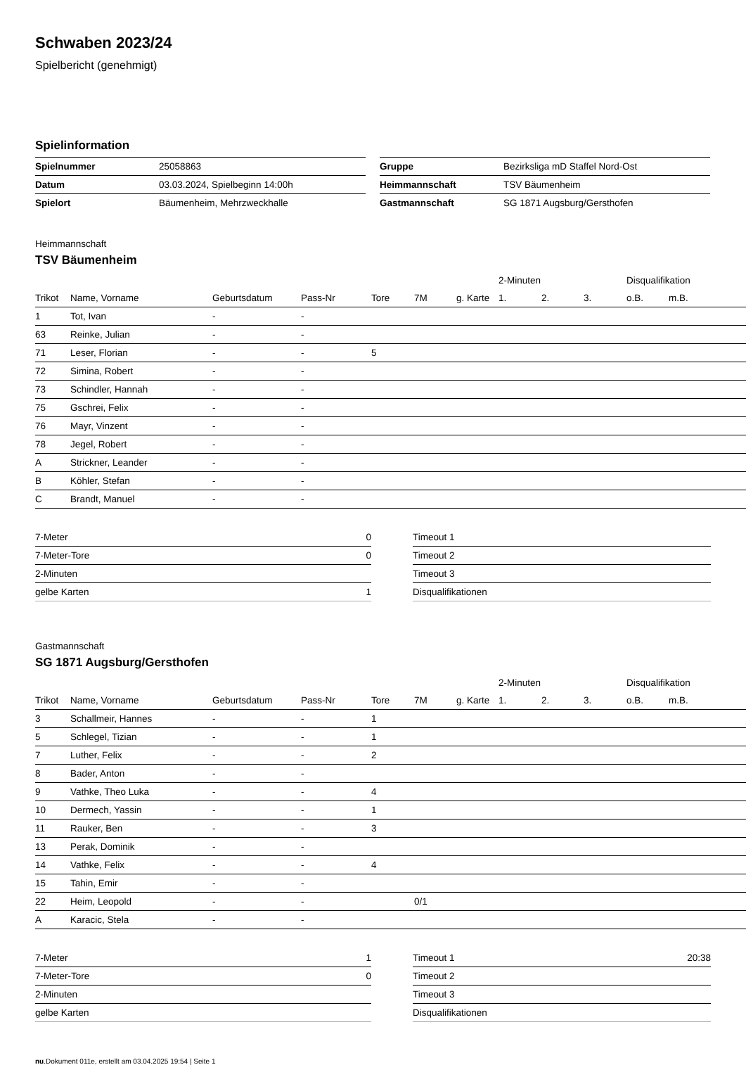Schwaben 2023/24
Spielbericht (genehmigt)
Spielinformation
| Spielnummer | 25058863 |
| Datum | 03.03.2024, Spielbeginn 14:00h |
| Spielort | Bäumenheim, Mehrzweckhalle |
| Gruppe | Bezirksliga mD Staffel Nord-Ost |
| Heimmannschaft | TSV Bäumenheim |
| Gastmannschaft | SG 1871 Augsburg/Gersthofen |
Heimmannschaft
TSV Bäumenheim
| | | | | | | | 2-Minuten | | | Disqualifikation | |
| --- | --- | --- | --- | --- | --- | --- | --- | --- | --- | --- | --- |
| Trikot | Name, Vorname | Geburtsdatum | Pass-Nr | Tore | 7M | g. Karte | 1. | 2. | 3. | o.B. | m.B. |
| 1 | Tot, Ivan | - | - | | | | | | | | |
| 63 | Reinke, Julian | - | - | | | | | | | | |
| 71 | Leser, Florian | - | - | 5 | | | | | | | |
| 72 | Simina, Robert | - | - | | | | | | | | |
| 73 | Schindler, Hannah | - | - | | | | | | | | |
| 75 | Gschrei, Felix | - | - | | | | | | | | |
| 76 | Mayr, Vinzent | - | - | | | | | | | | |
| 78 | Jegel, Robert | - | - | | | | | | | | |
| A | Strickner, Leander | - | - | | | | | | | | |
| B | Köhler, Stefan | - | - | | | | | | | | |
| C | Brandt, Manuel | - | - | | | | | | | | |
| 7-Meter | 0 |
| 7-Meter-Tore | 0 |
| 2-Minuten | |
| gelbe Karten | 1 |
| Timeout 1 | |
| Timeout 2 | |
| Timeout 3 | |
| Disqualifikationen | |
Gastmannschaft
SG 1871 Augsburg/Gersthofen
| | | | | | | | 2-Minuten | | | Disqualifikation | |
| --- | --- | --- | --- | --- | --- | --- | --- | --- | --- | --- | --- |
| Trikot | Name, Vorname | Geburtsdatum | Pass-Nr | Tore | 7M | g. Karte | 1. | 2. | 3. | o.B. | m.B. |
| 3 | Schallmeir, Hannes | - | - | 1 | | | | | | | |
| 5 | Schlegel, Tizian | - | - | 1 | | | | | | | |
| 7 | Luther, Felix | - | - | 2 | | | | | | | |
| 8 | Bader, Anton | - | - | | | | | | | | |
| 9 | Vathke, Theo Luka | - | - | 4 | | | | | | | |
| 10 | Dermech, Yassin | - | - | 1 | | | | | | | |
| 11 | Rauker, Ben | - | - | 3 | | | | | | | |
| 13 | Perak, Dominik | - | - | | | | | | | | |
| 14 | Vathke, Felix | - | - | 4 | | | | | | | |
| 15 | Tahin, Emir | - | - | | | | | | | | |
| 22 | Heim, Leopold | - | - | | 0/1 | | | | | | |
| A | Karacic, Stela | - | - | | | | | | | | |
| 7-Meter | 1 |
| 7-Meter-Tore | 0 |
| 2-Minuten | |
| gelbe Karten | |
| Timeout 1 | 20:38 |
| Timeout 2 | |
| Timeout 3 | |
| Disqualifikationen | |
nu.Dokument 011e, erstellt am 03.04.2025 19:54 | Seite 1